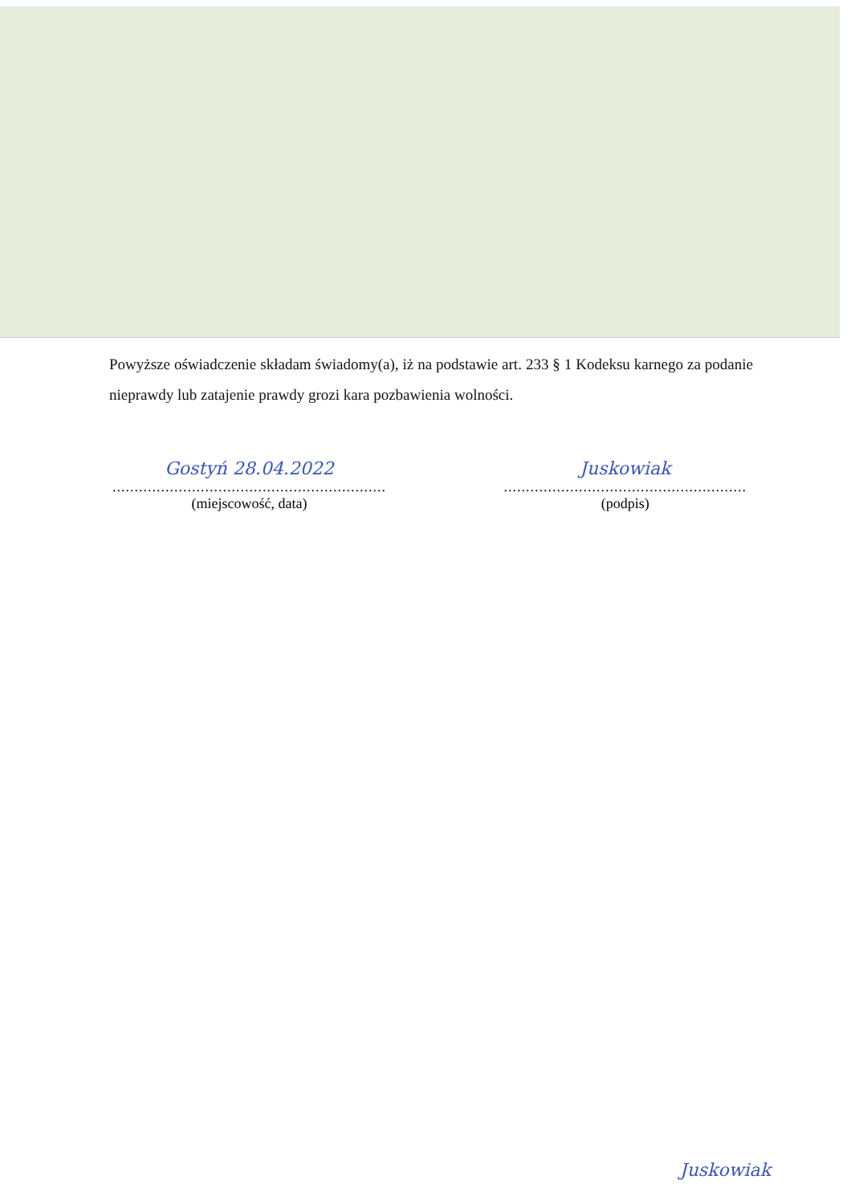Powyższe oświadczenie składam świadomy(a), iż na podstawie art. 233 § 1 Kodeksu karnego za podanie nieprawdy lub zatajenie prawdy grozi kara pozbawienia wolności.
Gostyń 28.04.2022
..............................................................
(miejscowość, data)
Juskowiak
.......................................................
(podpis)
Juskowiak